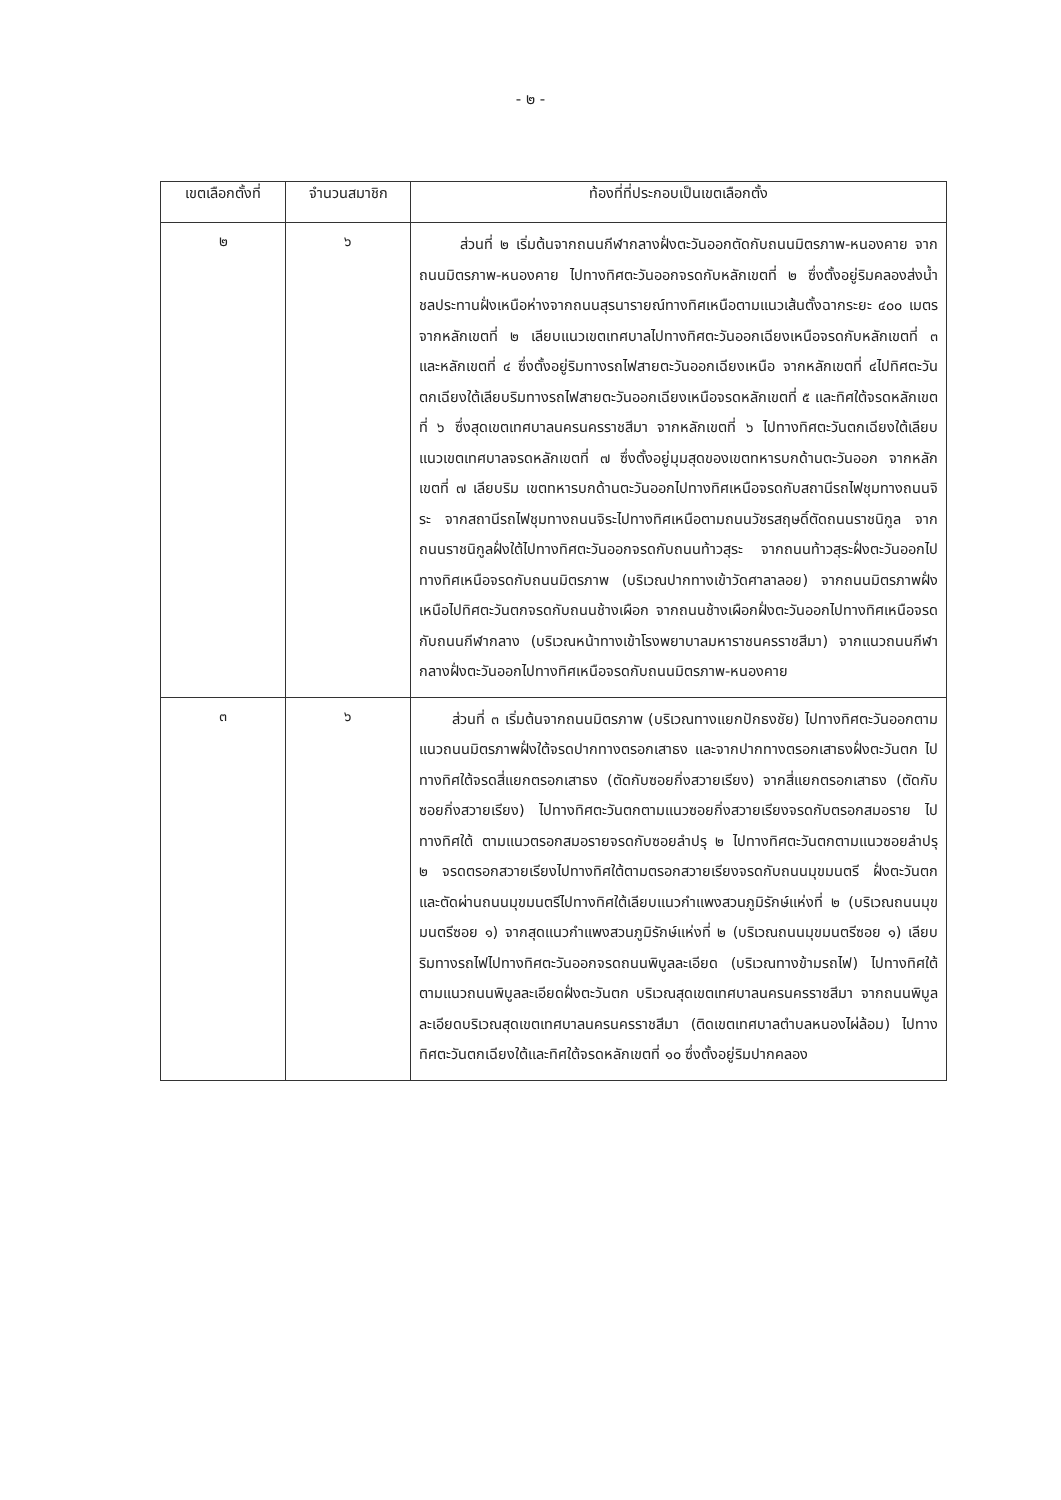- ๒ -
| เขตเลือกตั้งที่ | จำนวนสมาชิก | ท้องที่ที่ประกอบเป็นเขตเลือกตั้ง |
| --- | --- | --- |
| ๒ | ๖ | ส่วนที่ ๒ เริ่มต้นจากถนนกีฬากลางฝั่งตะวันออกตัดกับถนนมิตรภาพ-หนองคาย จากถนนมิตรภาพ-หนองคาย ไปทางทิศตะวันออกจรดกับหลักเขตที่ ๒ ซึ่งตั้งอยู่ริมคลองส่งน้ำชลประทานฝั่งเหนือห่างจากถนนสุรนารายณ์ทางทิศเหนือตามแนวเส้นตั้งฉากระยะ ๔๐๐ เมตร จากหลักเขตที่ ๒ เลียบแนวเขตเทศบาลไปทางทิศตะวันออกเฉียงเหนือจรดกับหลักเขตที่ ๓ และหลักเขตที่ ๔ ซึ่งตั้งอยู่ริมทางรถไฟสายตะวันออกเฉียงเหนือ จากหลักเขตที่ ๔ไปทิศตะวันตกเฉียงใต้เลียบริมทางรถไฟสายตะวันออกเฉียงเหนือจรดหลักเขตที่ ๕ และทิศใต้จรดหลักเขตที่ ๖ ซึ่งสุดเขตเทศบาลนครนครราชสีมา จากหลักเขตที่ ๖ ไปทางทิศตะวันตกเฉียงใต้เลียบแนวเขตเทศบาลจรดหลักเขตที่ ๗ ซึ่งตั้งอยู่มุมสุดของเขตทหารบกด้านตะวันออก จากหลักเขตที่ ๗ เลียบริม เขตทหารบกด้านตะวันออกไปทางทิศเหนือจรดกับสถานีรถไฟชุมทางถนนจิระ จากสถานีรถไฟชุมทางถนนจิระไปทางทิศเหนือตามถนนวัชรสฤษดิ์ตัดถนนราชนิกูล จากถนนราชนิกูลฝั่งใต้ไปทางทิศตะวันออกจรดกับถนนท้าวสุระ จากถนนท้าวสุระฝั่งตะวันออกไปทางทิศเหนือจรดกับถนนมิตรภาพ (บริเวณปากทางเข้าวัดศาลาลอย) จากถนนมิตรภาพฝั่งเหนือไปทิศตะวันตกจรดกับถนนช้างเผือก จากถนนช้างเผือกฝั่งตะวันออกไปทางทิศเหนือจรดกับถนนกีฬากลาง (บริเวณหน้าทางเข้าโรงพยาบาลมหาราชนครราชสีมา) จากแนวถนนกีฬากลางฝั่งตะวันออกไปทางทิศเหนือจรดกับถนนมิตรภาพ-หนองคาย |
| ๓ | ๖ | ส่วนที่ ๓ เริ่มต้นจากถนนมิตรภาพ (บริเวณทางแยกปักธงชัย) ไปทางทิศตะวันออกตามแนวถนนมิตรภาพฝั่งใต้จรดปากทางตรอกเสาธง และจากปากทางตรอกเสาธงฝั่งตะวันตก ไปทางทิศใต้จรดสี่แยกตรอกเสาธง (ตัดกับซอยกิ่งสวายเรียง) จากสี่แยกตรอกเสาธง (ตัดกับซอยกิ่งสวายเรียง) ไปทางทิศตะวันตกตามแนวซอยกิ่งสวายเรียงจรดกับตรอกสมอราย ไปทางทิศใต้ ตามแนวตรอกสมอรายจรดกับซอยลำปรุ ๒ ไปทางทิศตะวันตกตามแนวซอยลำปรุ ๒ จรดตรอกสวายเรียงไปทางทิศใต้ตามตรอกสวายเรียงจรดกับถนนมุขมนตรี ฝั่งตะวันตก และตัดผ่านถนนมุขมนตรีไปทางทิศใต้เลียบแนวกำแพงสวนภูมิรักษ์แห่งที่ ๒ (บริเวณถนนมุขมนตรีซอย ๑) จากสุดแนวกำแพงสวนภูมิรักษ์แห่งที่ ๒ (บริเวณถนนมุขมนตรีซอย ๑) เลียบริมทางรถไฟไปทางทิศตะวันออกจรดถนนพิบูลละเอียด (บริเวณทางข้ามรถไฟ) ไปทางทิศใต้ตามแนวถนนพิบูลละเอียดฝั่งตะวันตก บริเวณสุดเขตเทศบาลนครนครราชสีมา จากถนนพิบูลละเอียดบริเวณสุดเขตเทศบาลนครนครราชสีมา (ติดเขตเทศบาลตำบลหนองไผ่ล้อม) ไปทางทิศตะวันตกเฉียงใต้และทิศใต้จรดหลักเขตที่ ๑๐ ซึ่งตั้งอยู่ริมปากคลอง |